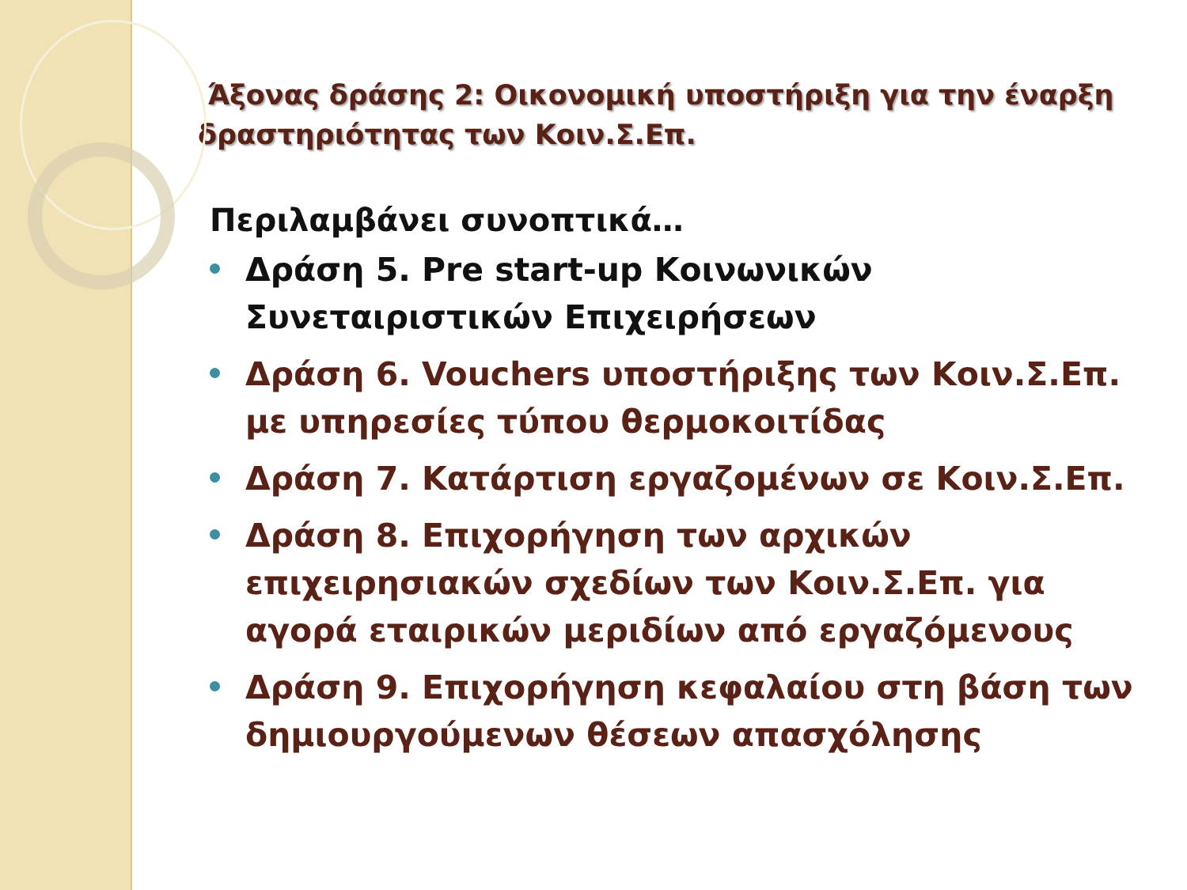Άξονας δράσης 2: Οικονομική υποστήριξη για την έναρξη δραστηριότητας των Κοιν.Σ.Επ.
Περιλαμβάνει συνοπτικά…
Δράση 5. Pre start-up Κοινωνικών Συνεταιριστικών Επιχειρήσεων
Δράση 6. Vouchers υποστήριξης των Κοιν.Σ.Επ. με υπηρεσίες τύπου θερμοκοιτίδας
Δράση 7. Κατάρτιση εργαζομένων σε Κοιν.Σ.Επ.
Δράση 8. Επιχορήγηση των αρχικών επιχειρησιακών σχεδίων των Κοιν.Σ.Επ. για αγορά εταιρικών μεριδίων από εργαζόμενους
Δράση 9. Επιχορήγηση κεφαλαίου στη βάση των δημιουργούμενων θέσεων απασχόλησης